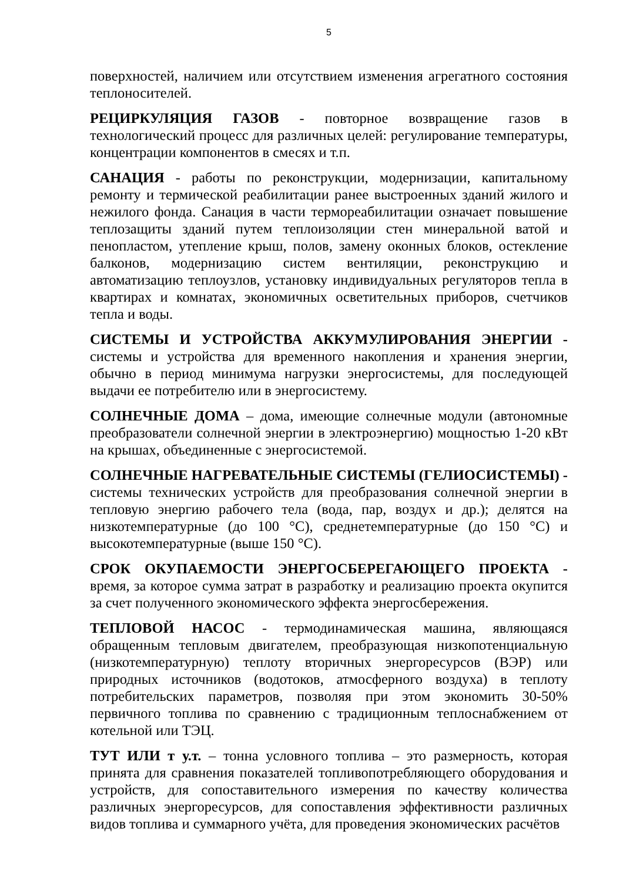5
поверхностей, наличием или отсутствием изменения агрегатного состояния теплоносителей.
РЕЦИРКУЛЯЦИЯ ГАЗОВ - повторное возвращение газов в технологический процесс для различных целей: регулирование температуры, концентрации компонентов в смесях и т.п.
САНАЦИЯ - работы по реконструкции, модернизации, капитальному ремонту и термической реабилитации ранее выстроенных зданий жилого и нежилого фонда. Санация в части термореабилитации означает повышение теплозащиты зданий путем теплоизоляции стен минеральной ватой и пенопластом, утепление крыш, полов, замену оконных блоков, остекление балконов, модернизацию систем вентиляции, реконструкцию и автоматизацию теплоузлов, установку индивидуальных регуляторов тепла в квартирах и комнатах, экономичных осветительных приборов, счетчиков тепла и воды.
СИСТЕМЫ И УСТРОЙСТВА АККУМУЛИРОВАНИЯ ЭНЕРГИИ - системы и устройства для временного накопления и хранения энергии, обычно в период минимума нагрузки энергосистемы, для последующей выдачи ее потребителю или в энергосистему.
СОЛНЕЧНЫЕ ДОМА – дома, имеющие солнечные модули (автономные преобразователи солнечной энергии в электроэнергию) мощностью 1-20 кВт на крышах, объединенные с энергосистемой.
СОЛНЕЧНЫЕ НАГРЕВАТЕЛЬНЫЕ СИСТЕМЫ (ГЕЛИОСИСТЕМЫ) - системы технических устройств для преобразования солнечной энергии в тепловую энергию рабочего тела (вода, пар, воздух и др.); делятся на низкотемпературные (до 100 °С), среднетемпературные (до 150 °С) и высокотемпературные (выше 150 °С).
СРОК ОКУПАЕМОСТИ ЭНЕРГОСБЕРЕГАЮЩЕГО ПРОЕКТА - время, за которое сумма затрат в разработку и реализацию проекта окупится за счет полученного экономического эффекта энергосбережения.
ТЕПЛОВОЙ НАСОС - термодинамическая машина, являющаяся обращенным тепловым двигателем, преобразующая низкопотенциальную (низкотемпературную) теплоту вторичных энергоресурсов (ВЭР) или природных источников (водотоков, атмосферного воздуха) в теплоту потребительских параметров, позволяя при этом экономить 30-50% первичного топлива по сравнению с традиционным теплоснабжением от котельной или ТЭЦ.
ТУТ ИЛИ т у.т. – тонна условного топлива – это размерность, которая принята для сравнения показателей топливопотребляющего оборудования и устройств, для сопоставительного измерения по качеству количества различных энергоресурсов, для сопоставления эффективности различных видов топлива и суммарного учёта, для проведения экономических расчётов